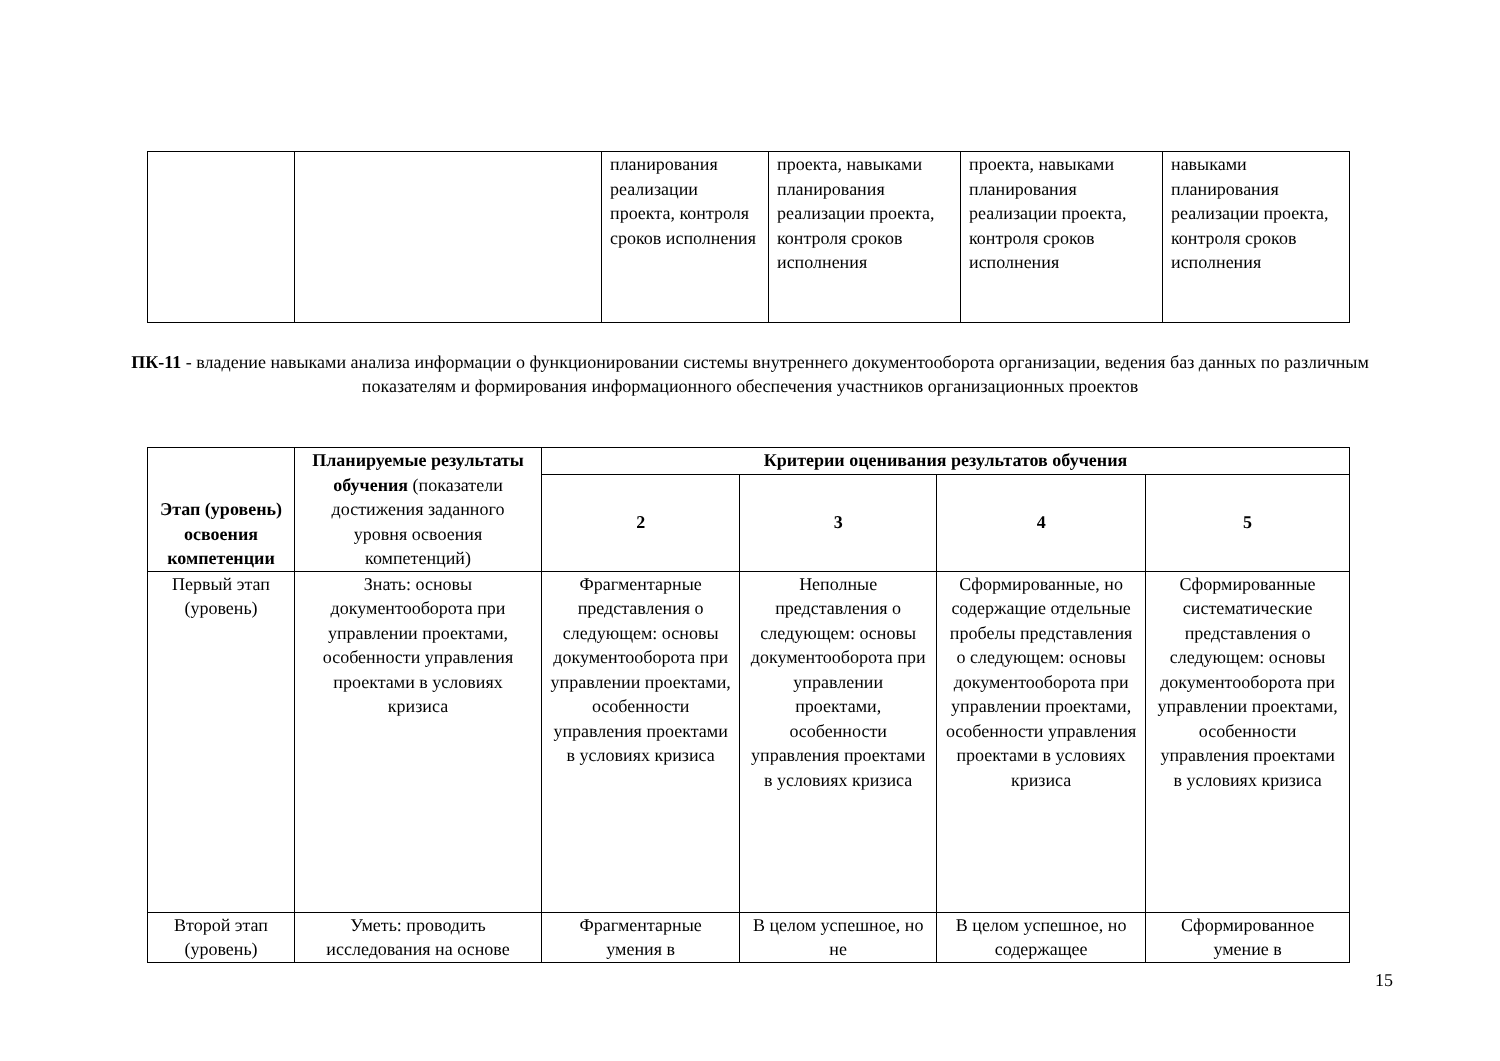| | | планирования реализации проекта, контроля сроков исполнения | проекта, навыками планирования реализации проекта, контроля сроков исполнения | проекта, навыками планирования реализации проекта, контроля сроков исполнения | навыками планирования реализации проекта, контроля сроков исполнения |
ПК-11 - владение навыками анализа информации о функционировании системы внутреннего документооборота организации, ведения баз данных по различным показателям и формирования информационного обеспечения участников организационных проектов
| Этап (уровень) освоения компетенции | Планируемые результаты обучения (показатели достижения заданного уровня освоения компетенций) | Критерии оценивания результатов обучения | | | |
| --- | --- | --- | --- | --- | --- |
| | | 2 | 3 | 4 | 5 |
| Первый этап (уровень) | Знать: основы документооборота при управлении проектами, особенности управления проектами в условиях кризиса | Фрагментарные представления о следующем: основы документооборота при управлении проектами, особенности управления проектами в условиях кризиса | Неполные представления о следующем: основы документооборота при управлении проектами, особенности управления проектами в условиях кризиса | Сформированные, но содержащие отдельные пробелы представления о следующем: основы документооборота при управлении проектами, особенности управления проектами в условиях кризиса | Сформированные систематические представления о следующем: основы документооборота при управлении проектами, особенности управления проектами в условиях кризиса |
| Второй этап (уровень) | Уметь: проводить исследования на основе | Фрагментарные умения в | В целом успешное, но не | В целом успешное, но содержащее | Сформированное умение в |
15